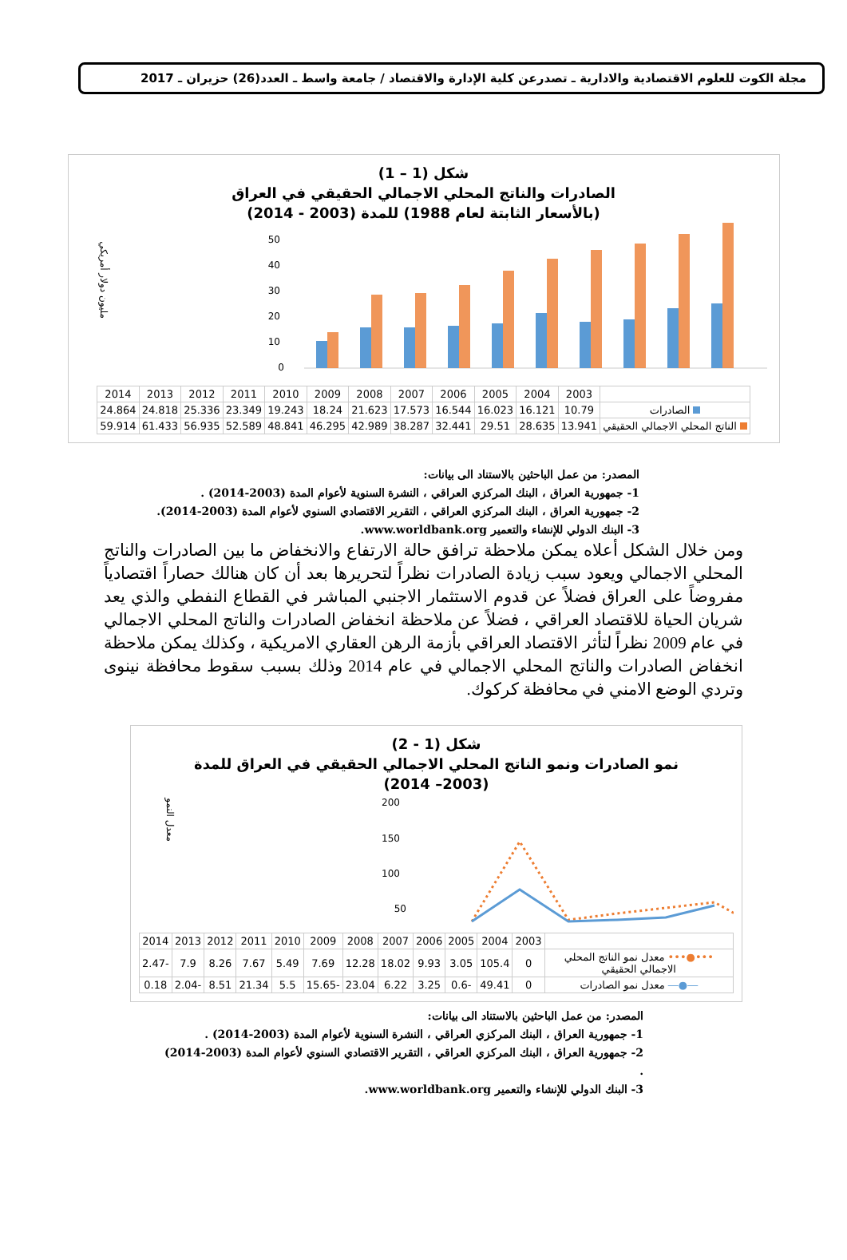مجلة الكوت للعلوم الاقتصادية والادارية ـ تصدرعن كلية الإدارة والاقتصاد / جامعة واسط ـ العدد(26) حزيران ـ 2017
شكل (1 – 1)
الصادرات والناتج المحلي الاجمالي الحقيقي في العراق
(بالأسعار الثابتة لعام 1988) للمدة (2003 - 2014)
مليون دولار أمريكي
0
10
20
30
40
50
| | 2003 | 2004 | 2005 | 2006 | 2007 | 2008 | 2009 | 2010 | 2011 | 2012 | 2013 | 2014 |
| --- | --- | --- | --- | --- | --- | --- | --- | --- | --- | --- | --- | --- |
| الصادرات | 10.79 | 16.121 | 16.023 | 16.544 | 17.573 | 21.623 | 18.24 | 19.243 | 23.349 | 25.336 | 24.818 | 24.864 |
| الناتج المحلي الاجمالي الحقيقي | 13.941 | 28.635 | 29.51 | 32.441 | 38.287 | 42.989 | 46.295 | 48.841 | 52.589 | 56.935 | 61.433 | 59.914 |
المصدر: من عمل الباحثين بالاستناد الى بيانات:
1- جمهورية العراق ، البنك المركزي العراقي ، النشرة السنوية لأعوام المدة (2003-2014) .
2- جمهورية العراق ، البنك المركزي العراقي ، التقرير الاقتصادي السنوي لأعوام المدة (2003-2014).
3- البنك الدولي للإنشاء والتعمير www.worldbank.org.
ومن خلال الشكل أعلاه يمكن ملاحظة ترافق حالة الارتفاع والانخفاض ما بين الصادرات والناتج المحلي الاجمالي ويعود سبب زيادة الصادرات نظراً لتحريرها بعد أن كان هنالك حصاراً اقتصادياً مفروضاً على العراق فضلاً عن قدوم الاستثمار الاجنبي المباشر في القطاع النفطي والذي يعد شريان الحياة للاقتصاد العراقي ، فضلاً عن ملاحظة انخفاض الصادرات والناتج المحلي الاجمالي في عام 2009 نظراً لتأثر الاقتصاد العراقي بأزمة الرهن العقاري الامريكية ، وكذلك يمكن ملاحظة انخفاض الصادرات والناتج المحلي الاجمالي في عام 2014 وذلك بسبب سقوط محافظة نينوى وتردي الوضع الامني في محافظة كركوك.
شكل (1 - 2)
نمو الصادرات ونمو الناتج المحلي الاجمالي الحقيقي في العراق للمدة
(2003– 2014)
معدل النمو
200
150
100
50
| | 2003 | 2004 | 2005 | 2006 | 2007 | 2008 | 2009 | 2010 | 2011 | 2012 | 2013 | 2014 |
| --- | --- | --- | --- | --- | --- | --- | --- | --- | --- | --- | --- | --- |
| •••●••• معدل نمو الناتج المحلي الاجمالي الحقيقي | 0 | 105.4 | 3.05 | 9.93 | 18.02 | 12.28 | 7.69 | 5.49 | 7.67 | 8.26 | 7.9 | -2.47 |
| ―●― معدل نمو الصادرات | 0 | 49.41 | -0.6 | 3.25 | 6.22 | 23.04 | -15.65 | 5.5 | 21.34 | 8.51 | -2.04 | 0.18 |
المصدر: من عمل الباحثين بالاستناد الى بيانات:
1- جمهورية العراق ، البنك المركزي العراقي ، النشرة السنوية لأعوام المدة (2003-2014) .
2- جمهورية العراق ، البنك المركزي العراقي ، التقرير الاقتصادي السنوي لأعوام المدة (2003-2014) .
3- البنك الدولي للإنشاء والتعمير www.worldbank.org.